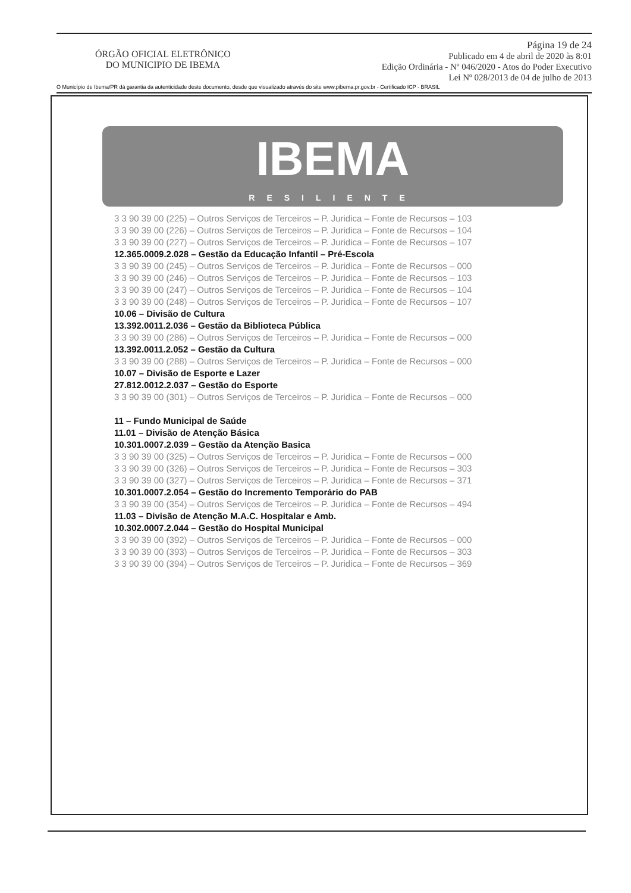ÓRGÃO OFICIAL ELETRÔNICO
DO MUNICIPIO DE IBEMA
Página 19 de 24
Publicado em 4 de abril de 2020 às 8:01
Edição Ordinária - Nº 046/2020 - Atos do Poder Executivo
Lei Nº 028/2013 de 04 de julho de 2013
O Município de Ibema/PR dá garantia da autenticidade deste documento, desde que visualizado através do site www.pibema.pr.gov.br - Certificado ICP - BRASIL
IBEMA
RESILIENTE
3 3 90 39 00 (225) – Outros Serviços de Terceiros – P. Juridica – Fonte de Recursos – 103
3 3 90 39 00 (226) – Outros Serviços de Terceiros – P. Juridica – Fonte de Recursos – 104
3 3 90 39 00 (227) – Outros Serviços de Terceiros – P. Juridica – Fonte de Recursos – 107
12.365.0009.2.028 – Gestão da Educação Infantil – Pré-Escola
3 3 90 39 00 (245) – Outros Serviços de Terceiros – P. Juridica – Fonte de Recursos – 000
3 3 90 39 00 (246) – Outros Serviços de Terceiros – P. Juridica – Fonte de Recursos – 103
3 3 90 39 00 (247) – Outros Serviços de Terceiros – P. Juridica – Fonte de Recursos – 104
3 3 90 39 00 (248) – Outros Serviços de Terceiros – P. Juridica – Fonte de Recursos – 107
10.06 – Divisão de Cultura
13.392.0011.2.036 – Gestão da Biblioteca Pública
3 3 90 39 00 (286) – Outros Serviços de Terceiros – P. Juridica – Fonte de Recursos – 000
13.392.0011.2.052 – Gestão da Cultura
3 3 90 39 00 (288) – Outros Serviços de Terceiros – P. Juridica – Fonte de Recursos – 000
10.07 – Divisão de Esporte e Lazer
27.812.0012.2.037 – Gestão do Esporte
3 3 90 39 00 (301) – Outros Serviços de Terceiros – P. Juridica – Fonte de Recursos – 000
11 – Fundo Municipal de Saúde
11.01 – Divisão de Atenção Básica
10.301.0007.2.039 – Gestão da Atenção Basica
3 3 90 39 00 (325) – Outros Serviços de Terceiros – P. Juridica – Fonte de Recursos – 000
3 3 90 39 00 (326) – Outros Serviços de Terceiros – P. Juridica – Fonte de Recursos – 303
3 3 90 39 00 (327) – Outros Serviços de Terceiros – P. Juridica – Fonte de Recursos – 371
10.301.0007.2.054 – Gestão do Incremento Temporário do PAB
3 3 90 39 00 (354) – Outros Serviços de Terceiros – P. Juridica – Fonte de Recursos – 494
11.03 – Divisão de Atenção M.A.C. Hospitalar e Amb.
10.302.0007.2.044 – Gestão do Hospital Municipal
3 3 90 39 00 (392) – Outros Serviços de Terceiros – P. Juridica – Fonte de Recursos – 000
3 3 90 39 00 (393) – Outros Serviços de Terceiros – P. Juridica – Fonte de Recursos – 303
3 3 90 39 00 (394) – Outros Serviços de Terceiros – P. Juridica – Fonte de Recursos – 369